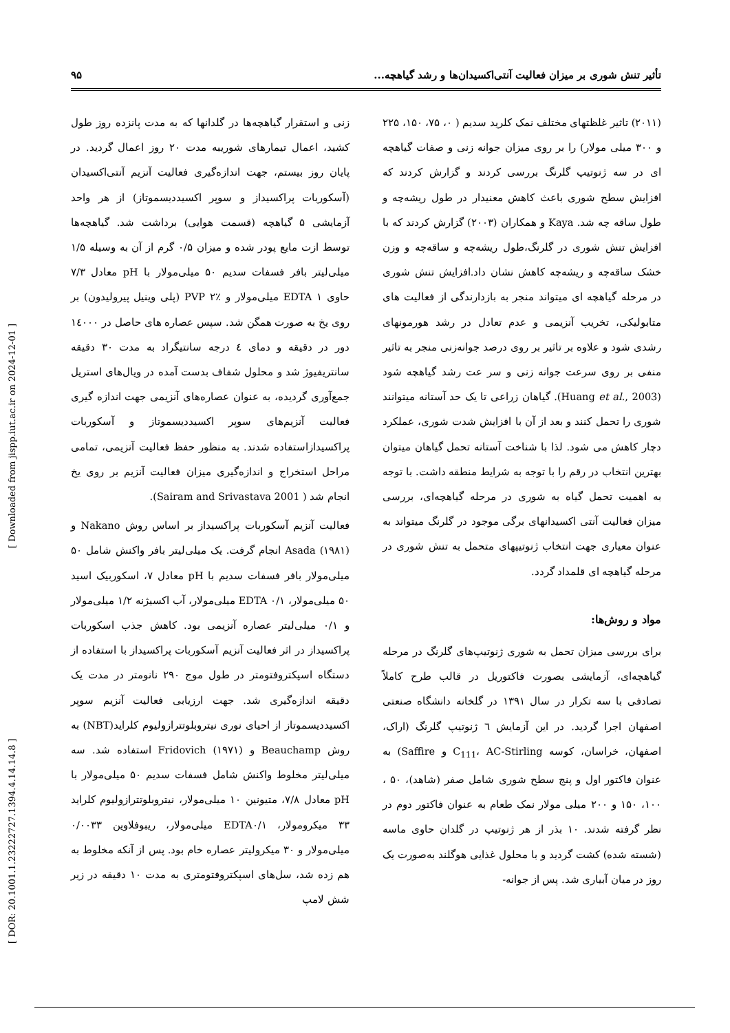تأثیر تنش شوری بر میزان فعالیت آنتی‌اکسیدان‌ها و رشد گیاهچه... ۹۵
(۲۰۱۱) تاثیر غلظتهای مختلف نمک کلرید سدیم ( ۰، ۷۵، ۱۵۰، ۲۲۵ و ۳۰۰ میلی مولار) را بر روی میزان جوانه زنی و صفات گیاهچه ای در سه ژنوتیپ گلرنگ بررسی کردند و گزارش کردند که افزایش سطح شوری باعث کاهش معنیدار در طول ریشه‌چه و طول ساقه چه شد. Kaya و همکاران (۲۰۰۳) گزارش کردند که با افزایش تنش شوری در گلرنگ،طول ریشه‌چه و ساقه‌چه و وزن خشک ساقه‌چه و ریشه‌چه کاهش نشان داد.افزایش تنش شوری در مرحله گیاهچه ای میتواند منجر به بازدارندگی از فعالیت های متابولیکی، تخریب آنزیمی و عدم تعادل در رشد هورمونهای رشدی شود و علاوه بر تاثیر بر روی درصد جوانه‌زنی منجر به تاثیر منفی بر روی سرعت جوانه زنی و سر عت رشد گیاهچه شود (Huang et al., 2003). گیاهان زراعی تا یک حد آستانه میتوانند شوری را تحمل کنند و بعد از آن با افزایش شدت شوری، عملکرد دچار کاهش می شود. لذا با شناخت آستانه تحمل گیاهان میتوان بهترین انتخاب در رقم را با توجه به شرایط منطقه داشت. با توجه به اهمیت تحمل گیاه به شوری در مرحله گیاهچه‌ای، بررسی میزان فعالیت آنتی اکسیدانهای برگی موجود در گلرنگ میتواند به عنوان معیاری جهت انتخاب ژنوتیپهای متحمل به تنش شوری در مرحله گیاهچه ای قلمداد گردد.
مواد و روش‌ها:
برای بررسی میزان تحمل به شوری ژنوتیپ‌های گلرنگ در مرحله گیاهچه‌ای، آزمایشی بصورت فاکتوریل در قالب طرح کاملاً تصادفی با سه تکرار در سال ۱۳۹۱ در گلخانه دانشگاه صنعتی اصفهان اجرا گردید. در این آزمایش ٦ ژنوتیپ گلرنگ (اراک، اصفهان، خراسان، کوسه C<sub>111</sub>، AC-Stirling و Saffire) به عنوان فاکتور اول و پنج سطح شوری شامل صفر (شاهد)، ۵۰ ، ۱۰۰، ۱۵۰ و ۲۰۰ میلی مولار نمک طعام به عنوان فاکتور دوم در نظر گرفته شدند. ۱۰ بذر از هر ژنوتیپ در گلدان حاوی ماسه (شسته شده) کشت گردید و با محلول غذایی هوگلند به‌صورت یک روز در میان آبیاری شد. پس از جوانه-
زنی و استقرار گیاهچه‌ها در گلدانها که به مدت پانزده روز طول کشید، اعمال تیمارهای شوریبه مدت ۲۰ روز اعمال گردید. در پایان روز بیستم، جهت اندازه‌گیری فعالیت آنزیم آنتی‌اکسیدان (آسکوربات پراکسیداز و سوپر اکسیددیسموتاز) از هر واحد آزمایشی ۵ گیاهچه (قسمت هوایی) برداشت شد. گیاهچه‌ها توسط ازت مایع پودر شده و میزان ۰/۵ گرم از آن به وسیله ۱/۵ میلی‌لیتر بافر فسفات سدیم ۵۰ میلی‌مولار با pH معادل ۷/۳ حاوی EDTA ۱ میلی‌مولار و PVP ۲٪ (پلی وینیل پیرولیدون) بر روی یخ به صورت همگن شد. سپس عصاره های حاصل در ۱٤۰۰۰ دور در دقیقه و دمای ٤ درجه سانتیگراد به مدت ۳۰ دقیقه سانتریفیوژ شد و محلول شفاف بدست آمده در ویال‌های استریل جمع‌آوری گردیده، به عنوان عصاره‌های آنزیمی جهت اندازه گیری فعالیت آنزیم‌های سوپر اکسیددیسموتاز و آسکوربات پراکسیدازاستفاده شدند. به منظور حفظ فعالیت آنزیمی، تمامی مراحل استخراج و اندازه‌گیری میزان فعالیت آنزیم بر روی یخ انجام شد ( Sairam and Srivastava 2001).
فعالیت آنزیم آسکوربات پراکسیداز بر اساس روش Nakano و Asada (۱۹۸۱) انجام گرفت. یک میلی‌لیتر بافر واکنش شامل ۵۰ میلی‌مولار بافر فسفات سدیم با pH معادل ۷، اسکوربیک اسید ۵۰ میلی‌مولار، EDTA ۰/۱ میلی‌مولار، آب اکسیژنه ۱/۲ میلی‌مولار و ۰/۱ میلی‌لیتر عصاره آنزیمی بود. کاهش جذب اسکوربات پراکسیداز در اثر فعالیت آنزیم آسکوربات پراکسیداز با استفاده از دستگاه اسپکتروفتومتر در طول موج ۲۹۰ نانومتر در مدت یک دقیقه اندازه‌گیری شد. جهت ارزیابی فعالیت آنزیم سوپر اکسیددیسموتاز از احیای نوری نیتروبلوتترازولیوم کلراید(NBT) به روش Beauchamp و Fridovich (۱۹۷۱) استفاده شد. سه میلی‌لیتر مخلوط واکنش شامل فسفات سدیم ۵۰ میلی‌مولار با pH معادل ۷/۸، متیونین ۱۰ میلی‌مولار، نیتروبلوتترازولیوم کلراید ۳۳ میکرومولار، EDTA۰/۱ میلی‌مولار، ریبوفلاوین ۰/۰۰۳۳ میلی‌مولار و ۳۰ میکرولیتر عصاره خام بود. پس از آنکه مخلوط به هم زده شد، سل‌های اسپکتروفتومتری به مدت ۱۰ دقیقه در زیر شش لامپ
[ DOR: 20.1001.1.23222727.1394.4.14.14.8 ] [ Downloaded from jispp.iut.ac.ir on 2024-12-01 ]